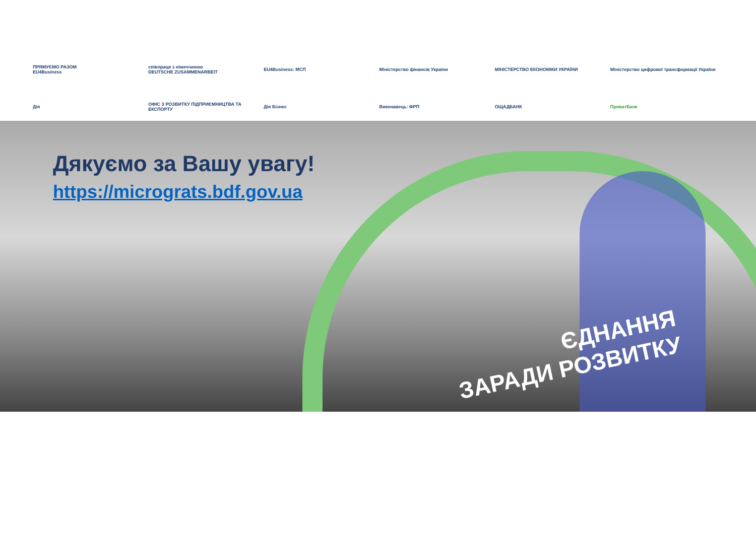ПРЯМУЄМО РАЗОМ
EU4Business
співпраця з німеччиною
DEUTSCHE ZUSAMMENARBEIT
EU4Business: МСП
Міністерство фінансів України
МІНІСТЕРСТВО ЕКОНОМІКИ УКРАЇНИ
Міністерство цифрової трансформації України
Дія
ОФІС З РОЗВИТКУ ПІДПРИЄМНИЦТВА ТА ЕКСПОРТУ
Дія Бізнес
Виконавець: ФРП
ОЩАДБАНК
ПриватБанк
Дякуємо за Вашу увагу!
https://micrograts.bdf.gov.ua
ЄДНАННЯ
ЗАРАДИ РОЗВИТКУ